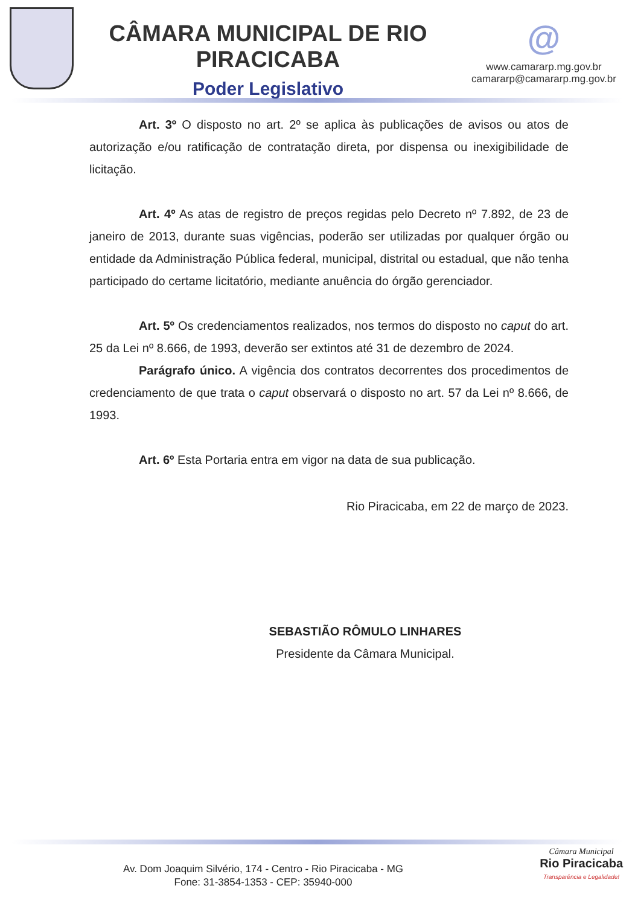CÂMARA MUNICIPAL DE RIO PIRACICABA
Poder Legislativo
@
www.camararp.mg.gov.br
camararp@camararp.mg.gov.br
Art. 3º O disposto no art. 2º se aplica às publicações de avisos ou atos de autorização e/ou ratificação de contratação direta, por dispensa ou inexigibilidade de licitação.
Art. 4º As atas de registro de preços regidas pelo Decreto nº 7.892, de 23 de janeiro de 2013, durante suas vigências, poderão ser utilizadas por qualquer órgão ou entidade da Administração Pública federal, municipal, distrital ou estadual, que não tenha participado do certame licitatório, mediante anuência do órgão gerenciador.
Art. 5º Os credenciamentos realizados, nos termos do disposto no caput do art. 25 da Lei nº 8.666, de 1993, deverão ser extintos até 31 de dezembro de 2024.
Parágrafo único. A vigência dos contratos decorrentes dos procedimentos de credenciamento de que trata o caput observará o disposto no art. 57 da Lei nº 8.666, de 1993.
Art. 6º Esta Portaria entra em vigor na data de sua publicação.
Rio Piracicaba, em 22 de março de 2023.
SEBASTIÃO RÔMULO LINHARES
Presidente da Câmara Municipal.
Av. Dom Joaquim Silvério, 174 - Centro - Rio Piracicaba - MG
Fone: 31-3854-1353 - CEP: 35940-000
Câmara Municipal
Rio Piracicaba
Transparência e Legalidade!